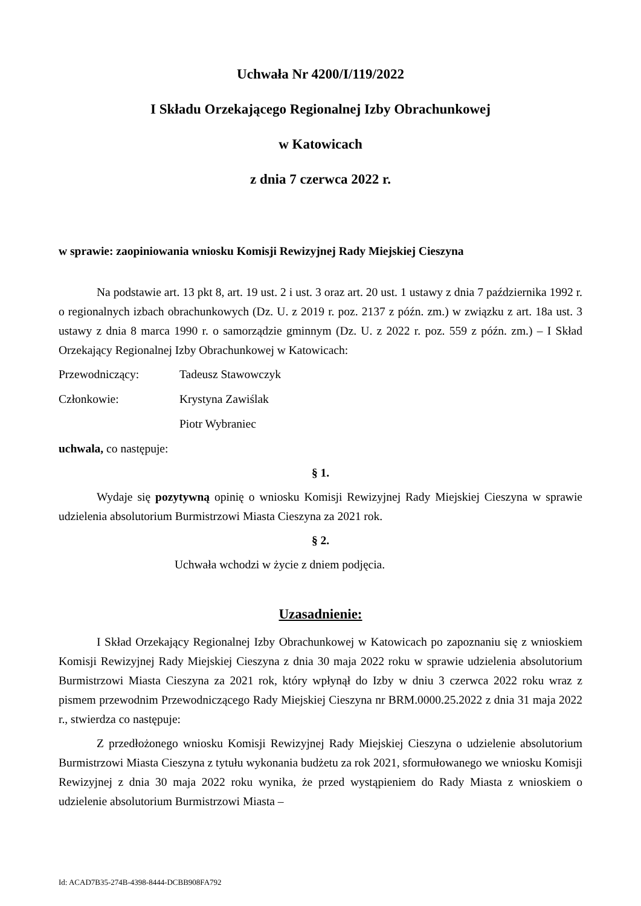Uchwała Nr 4200/I/119/2022
I Składu Orzekającego Regionalnej Izby Obrachunkowej
w Katowicach
z dnia 7 czerwca 2022 r.
w sprawie: zaopiniowania wniosku Komisji Rewizyjnej Rady Miejskiej Cieszyna
Na podstawie art. 13 pkt 8, art. 19 ust. 2 i ust. 3 oraz art. 20 ust. 1 ustawy z dnia 7 października 1992 r. o regionalnych izbach obrachunkowych (Dz. U. z 2019 r. poz. 2137 z późn. zm.) w związku z art. 18a ust. 3 ustawy z dnia 8 marca 1990 r. o samorządzie gminnym (Dz. U. z 2022 r. poz. 559 z późn. zm.) – I Skład Orzekający Regionalnej Izby Obrachunkowej w Katowicach:
Przewodniczący: Tadeusz Stawowczyk
Członkowie: Krystyna Zawiślak
Piotr Wybraniec
uchwala, co następuje:
§ 1.
Wydaje się pozytywną opinię o wniosku Komisji Rewizyjnej Rady Miejskiej Cieszyna w sprawie udzielenia absolutorium Burmistrzowi Miasta Cieszyna za 2021 rok.
§ 2.
Uchwała wchodzi w życie z dniem podjęcia.
Uzasadnienie:
I Skład Orzekający Regionalnej Izby Obrachunkowej w Katowicach po zapoznaniu się z wnioskiem Komisji Rewizyjnej Rady Miejskiej Cieszyna z dnia 30 maja 2022 roku w sprawie udzielenia absolutorium Burmistrzowi Miasta Cieszyna za 2021 rok, który wpłynął do Izby w dniu 3 czerwca 2022 roku wraz z pismem przewodnim Przewodniczącego Rady Miejskiej Cieszyna nr BRM.0000.25.2022 z dnia 31 maja 2022 r., stwierdza co następuje:
Z przedłożonego wniosku Komisji Rewizyjnej Rady Miejskiej Cieszyna o udzielenie absolutorium Burmistrzowi Miasta Cieszyna z tytułu wykonania budżetu za rok 2021, sformułowanego we wniosku Komisji Rewizyjnej z dnia 30 maja 2022 roku wynika, że przed wystąpieniem do Rady Miasta z wnioskiem o udzielenie absolutorium Burmistrzowi Miasta –
Id: ACAD7B35-274B-4398-8444-DCBB908FA792